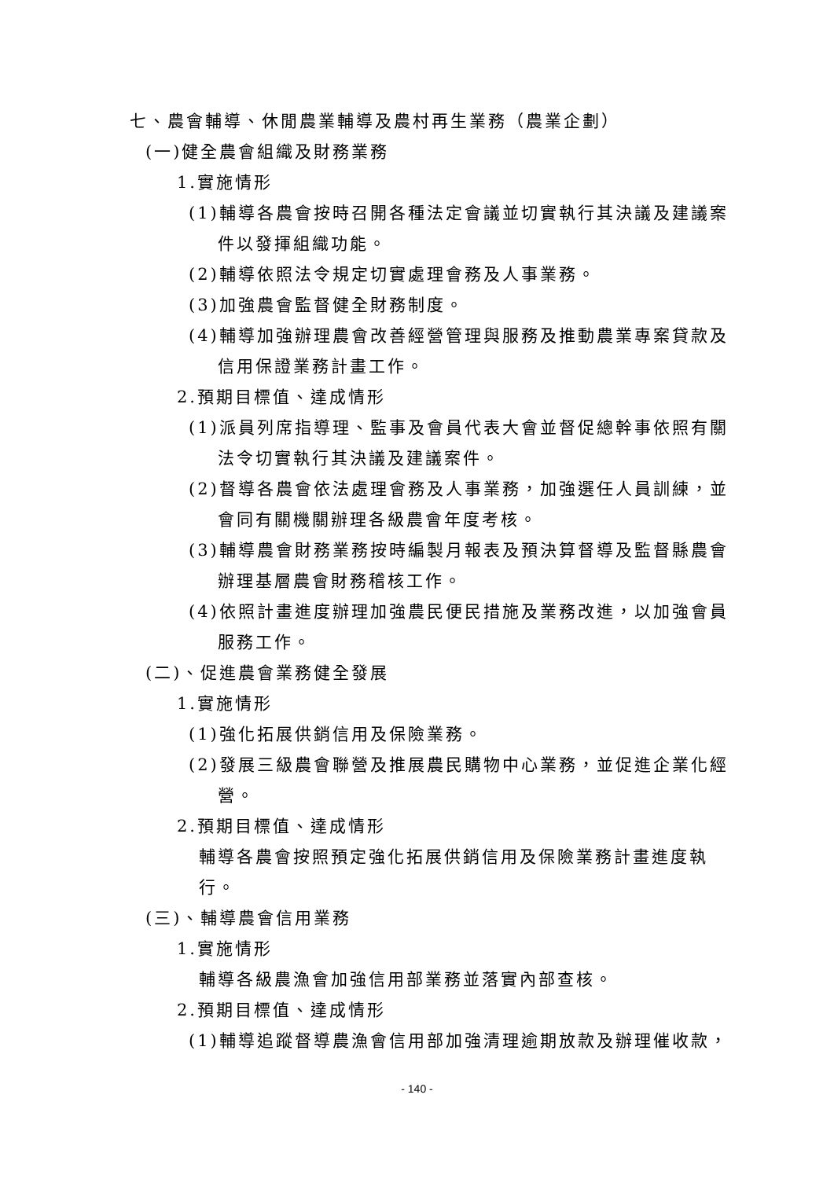七、農會輔導、休閒農業輔導及農村再生業務（農業企劃）
(一)健全農會組織及財務業務
1.實施情形
(1)輔導各農會按時召開各種法定會議並切實執行其決議及建議案件以發揮組織功能。
(2)輔導依照法令規定切實處理會務及人事業務。
(3)加強農會監督健全財務制度。
(4)輔導加強辦理農會改善經營管理與服務及推動農業專案貸款及信用保證業務計畫工作。
2.預期目標值、達成情形
(1)派員列席指導理、監事及會員代表大會並督促總幹事依照有關法令切實執行其決議及建議案件。
(2)督導各農會依法處理會務及人事業務，加強選任人員訓練，並會同有關機關辦理各級農會年度考核。
(3)輔導農會財務業務按時編製月報表及預決算督導及監督縣農會辦理基層農會財務稽核工作。
(4)依照計畫進度辦理加強農民便民措施及業務改進，以加強會員服務工作。
(二)、促進農會業務健全發展
1.實施情形
(1)強化拓展供銷信用及保險業務。
(2)發展三級農會聯營及推展農民購物中心業務，並促進企業化經營。
2.預期目標值、達成情形
輔導各農會按照預定強化拓展供銷信用及保險業務計畫進度執行。
(三)、輔導農會信用業務
1.實施情形
輔導各級農漁會加強信用部業務並落實內部查核。
2.預期目標值、達成情形
(1)輔導追蹤督導農漁會信用部加強清理逾期放款及辦理催收款，
- 140 -